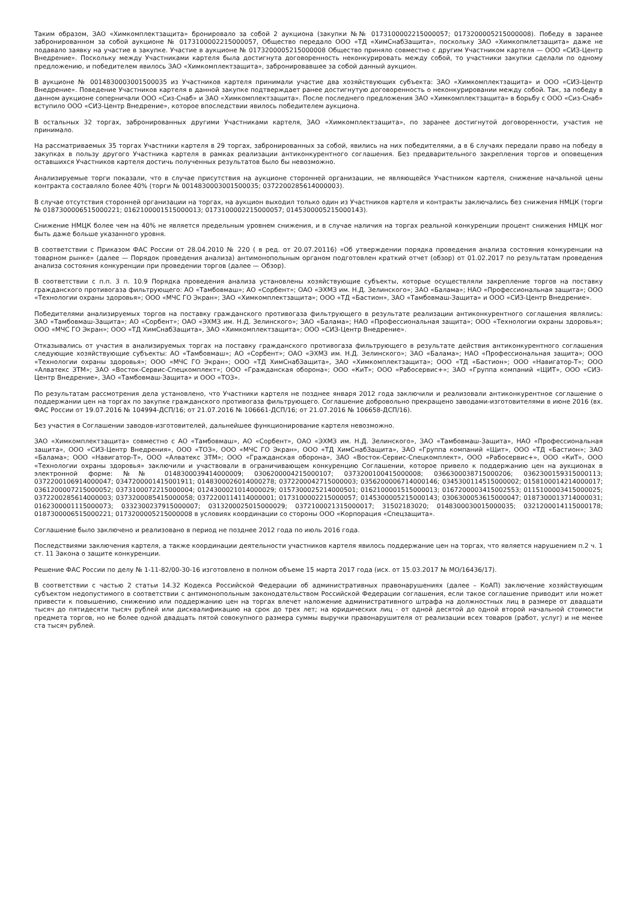Таким образом, ЗАО «Химкомплектзащита» бронировало за собой 2 аукциона (закупки №№ 0173100002215000057; 0173200005215000008). Победу в заранее забронированном за собой аукционе № 0173100002215000057, Общество передало ООО «ТД «ХимСнабЗащита», поскольку ЗАО «Химкопмлетзащита» даже не подавало заявку на участие в закупке. Участие в аукционе № 0173200005215000008 Общество приняло совместно с другим Участником картеля — ООО «СИЗ-Центр Внедрение». Поскольку между Участниками картеля была достигнута договоренность неконкурировать между собой, то участники закупки сделали по одному предложению, и победителем явилось ЗАО «Химкомплектзащита», забронировавшее за собой данный аукцион.
В аукционе № 0014830003001500035 из Участников картеля принимали участие два хозяйствующих субъекта: ЗАО «Химкомплектзащита» и ООО «СИЗ-Центр Внедрение». Поведение Участников картеля в данной закупке подтверждает ранее достигнутую договоренность о неконкурировании между собой. Так, за победу в данном аукционе соперничали ООО «Сиз-Снаб» и ЗАО «Химкомплектзащита». После последнего предложения ЗАО «Химкомплектзащита» в борьбу с ООО «Сиз-Снаб» вступило ООО «СИЗ-Центр Внедрение», которое впоследствии явилось победителем аукциона.
В остальных 32 торгах, забронированных другими Участниками картеля, ЗАО «Химкомплектзащита», по заранее достигнутой договоренности, участия не принимало.
На рассматриваемых 35 торгах Участники картеля в 29 торгах, забронированных за собой, явились на них победителями, а в 6 случаях передали право на победу в закупках в пользу другого Участника картеля в рамках реализации антиконкурентного соглашения. Без предварительного закрепления торгов и оповещения оставшихся Участников картеля достичь полученных результатов было бы невозможно.
Анализируемые торги показали, что в случае присутствия на аукционе сторонней организации, не являющейся Участником картеля, снижение начальной цены контракта составляло более 40% (торги № 0014830003001500035; 0372200285614000003).
В случае отсутствия сторонней организации на торгах, на аукцион выходил только один из Участников картеля и контракты заключались без снижения НМЦК (торги № 0187300006515000221; 0162100001515000013; 0173100002215000057; 0145300005215000143).
Снижение НМЦК более чем на 40% не является предельным уровнем снижения, и в случае наличия на торгах реальной конкуренции процент снижения НМЦК мог быть даже больше указанного уровня.
В соответствии с Приказом ФАС России от 28.04.2010 № 220 ( в ред. от 20.07.20116) «Об утверждении порядка проведения анализа состояния конкуренции на товарном рынке» (далее — Порядок проведения анализа) антимонопольным органом подготовлен краткий отчет (обзор) от 01.02.2017 по результатам проведения анализа состояния конкуренции при проведении торгов (далее — Обзор).
В соответствии с п.п. 3 п. 10.9 Порядка проведения анализа установлены хозяйствующие субъекты, которые осуществляли закрепление торгов на поставку гражданского противогаза фильтрующего: АО «Тамбовмаш»; АО «Сорбент»; ОАО «ЭХМЗ им. Н.Д. Зелинского»; ЗАО «Балама»; НАО «Профессиональная защита»; ООО «Технологии охраны здоровья»; ООО «МЧС ГО Экран»; ЗАО «Химкомплектзащита»; ООО «ТД «Бастион», ЗАО «Тамбовмаш-Защита» и ООО «СИЗ-Центр Внедрение».
Победителями анализируемых торгов на поставку гражданского противогаза фильтрующего в результате реализации антиконкурентного соглашения являлись: ЗАО «Тамбовмаш-Защита»; АО «Сорбент»; ОАО «ЭХМЗ им. Н.Д. Зелинского»; ЗАО «Балама»; НАО «Профессиональная защита»; ООО «Технологии охраны здоровья»; ООО «МЧС ГО Экран»; ООО «ТД ХимСнабЗащита», ЗАО «Химкомплектзащита»; ООО «СИЗ-Центр Внедрение».
Отказывались от участия в анализируемых торгах на поставку гражданского противогаза фильтрующего в результате действия антиконкурентного соглашения следующие хозяйствующие субъекты: АО «Тамбовмаш»; АО «Сорбент»; ОАО «ЭХМЗ им. Н.Д. Зелинского»; ЗАО «Балама»; НАО «Профессиональная защита»; ООО «Технологии охраны здоровья»; ООО «МЧС ГО Экран»; ООО «ТД ХимСнабЗащита», ЗАО «Химкомплектзащита»; ООО «ТД «Бастион»; ООО «Навигатор-Т»; ООО «Алватекс ЗТМ»; ЗАО «Восток-Сервис-Спецкомплект»; ООО «Гражданская оборона»; ООО «КиТ»; ООО «Рабосервис+»; ЗАО «Группа компаний «ЩИТ», ООО «СИЗ-Центр Внедрение», ЗАО «Тамбовмаш-Защита» и ООО «ТОЗ».
По результатам рассмотрения дела установлено, что Участники картеля не позднее января 2012 года заключили и реализовали антиконкурентное соглашение о поддержании цен на торгах по закупке гражданского противогаза фильтрующего. Соглашение добровольно прекращено заводами-изготовителями в июне 2016 (вх. ФАС России от 19.07.2016 № 104994-ДСП/16; от 21.07.2016 № 106661-ДСП/16; от 21.07.2016 № 106658-ДСП/16).
Без участия в Соглашении заводов-изготовителей, дальнейшее функционирование картеля невозможно.
ЗАО «Химкомплектзащита» совместно с АО «Тамбовмаш», АО «Сорбент», ОАО «ЭХМЗ им. Н.Д. Зелинского», ЗАО «Тамбовмаш-Защита», НАО «Профессиональная защита», ООО «СИЗ-Центр Внедрения», ООО «ТОЗ», ООО «МЧС ГО Экран», ООО «ТД ХимСнабЗащита», ЗАО «Группа компаний «Щит», ООО «ТД «Бастион»; ЗАО «Балама»; ООО «Навигатор-Т», ООО «Алватекс ЗТМ»; ООО «Гражданская оборона», ЗАО «Восток-Сервис-Спецкомплект», ООО «Рабосервис+», ООО «КиТ», ООО «Технологии охраны здоровья» заключили и участвовали в ограничивающем конкуренцию Соглашении, которое привело к поддержанию цен на аукционах в электронной форме: №№ 0148300039414000009; 0306200004215000107; 0373200100415000008; 0366300038715000206; 0362300159315000113; 0372200106914000047; 0347200001415001911; 0148300026014000278; 0372200042715000003; 0356200006714000146; 0345300114515000002; 0158100014214000017; 0361200007215000052; 0373100072215000004; 0124300021014000029; 0157300025214000501; 0162100001515000013; 0167200003415002553; 0115100003415000025; 0372200285614000003; 0373200085415000058; 0372200114114000001; 0173100002215000057; 0145300005215000143; 0306300053615000047; 0187300013714000031; 0162300001115000073; 0332300237915000007; 0313200025015000029; 0372100021315000017; 31502183020; 0148300030015000035; 0321200014115000178; 0187300006515000221; 0173200005215000008 в условиях координации со стороны ООО «Корпорация «Спецзащита».
Соглашение было заключено и реализовано в период не позднее 2012 года по июль 2016 года.
Последствиями заключения картеля, а также координации деятельности участников картеля явилось поддержание цен на торгах, что является нарушением п.2 ч. 1 ст. 11 Закона о защите конкуренции.
Решение ФАС России по делу № 1-11-82/00-30-16 изготовлено в полном объеме 15 марта 2017 года (исх. от 15.03.2017 № МО/16436/17).
В соответствии с частью 2 статьи 14.32 Кодекса Российской Федерации об административных правонарушениях (далее – КоАП) заключение хозяйствующим субъектом недопустимого в соответствии с антимонопольным законодательством Российской Федерации соглашения, если такое соглашение приводит или может привести к повышению, снижению или поддержанию цен на торгах влечет наложение административного штрафа на должностных лиц в размере от двадцати тысяч до пятидесяти тысяч рублей или дисквалификацию на срок до трех лет; на юридических лиц - от одной десятой до одной второй начальной стоимости предмета торгов, но не более одной двадцать пятой совокупного размера суммы выручки правонарушителя от реализации всех товаров (работ, услуг) и не менее ста тысяч рублей.